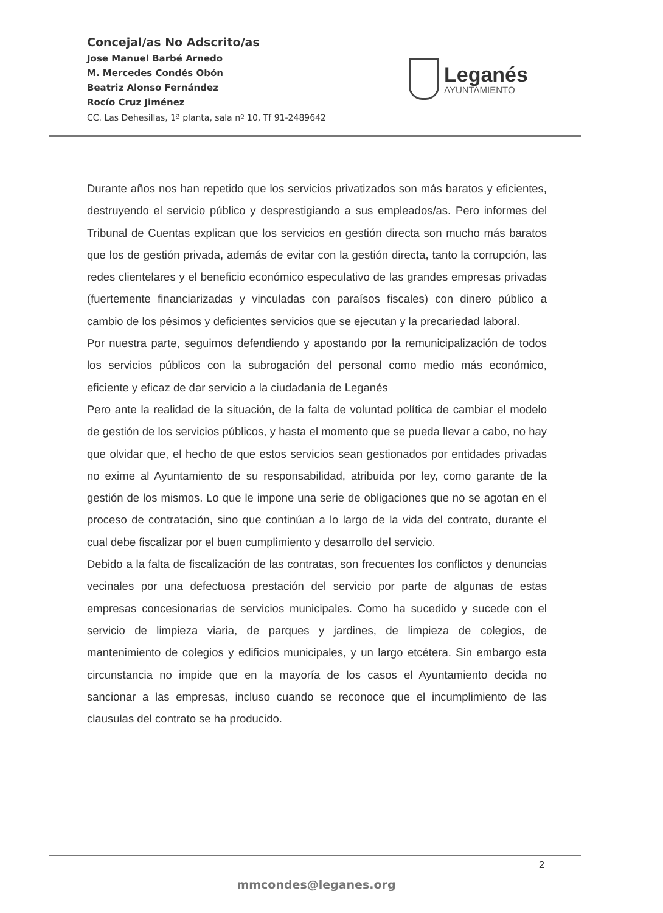Concejal/as No Adscrito/as
Jose Manuel Barbé Arnedo
M. Mercedes Condés Obón
Beatriz Alonso Fernández
Rocío Cruz Jiménez
CC. Las Dehesillas, 1ª planta, sala nº 10, Tf 91-2489642
Leganés
AYUNTAMIENTO
Durante años nos han repetido que los servicios privatizados son más baratos y eficientes, destruyendo el servicio público y desprestigiando a sus empleados/as. Pero informes del Tribunal de Cuentas explican que los servicios en gestión directa son mucho más baratos que los de gestión privada, además de evitar con la gestión directa, tanto la corrupción, las redes clientelares y el beneficio económico especulativo de las grandes empresas privadas (fuertemente financiarizadas y vinculadas con paraísos fiscales) con dinero público a cambio de los pésimos y deficientes servicios que se ejecutan y la precariedad laboral.
Por nuestra parte, seguimos defendiendo y apostando por la remunicipalización de todos los servicios públicos con la subrogación del personal como medio más económico, eficiente y eficaz de dar servicio a la ciudadanía de Leganés
Pero ante la realidad de la situación, de la falta de voluntad política de cambiar el modelo de gestión de los servicios públicos, y hasta el momento que se pueda llevar a cabo, no hay que olvidar que, el hecho de que estos servicios sean gestionados por entidades privadas no exime al Ayuntamiento de su responsabilidad, atribuida por ley, como garante de la gestión de los mismos. Lo que le impone una serie de obligaciones que no se agotan en el proceso de contratación, sino que continúan a lo largo de la vida del contrato, durante el cual debe fiscalizar por el buen cumplimiento y desarrollo del servicio.
Debido a la falta de fiscalización de las contratas, son frecuentes los conflictos y denuncias vecinales por una defectuosa prestación del servicio por parte de algunas de estas empresas concesionarias de servicios municipales. Como ha sucedido y sucede con el servicio de limpieza viaria, de parques y jardines, de limpieza de colegios, de mantenimiento de colegios y edificios municipales, y un largo etcétera. Sin embargo esta circunstancia no impide que en la mayoría de los casos el Ayuntamiento decida no sancionar a las empresas, incluso cuando se reconoce que el incumplimiento de las clausulas del contrato se ha producido.
2
mmcondes@leganes.org